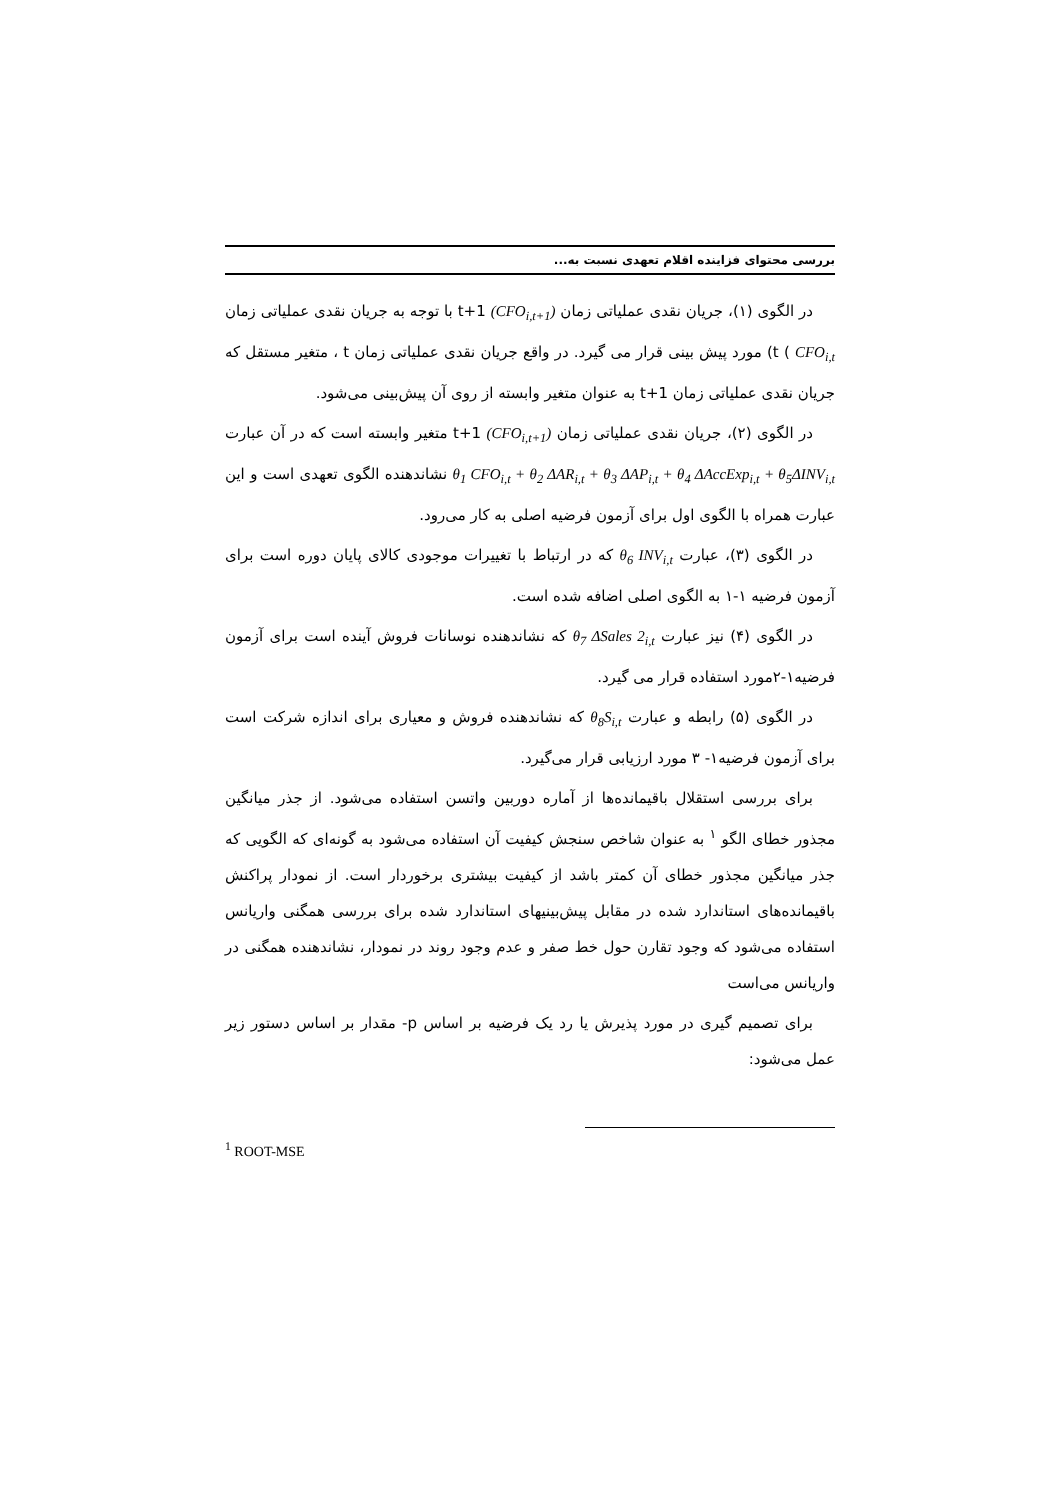بررسی محتوای فزاینده اقلام تعهدی نسبت به...
در الگوی (۱)، جریان نقدی عملیاتی زمان t+1 (CFO<sub>i,t+1</sub>) با توجه به جریان نقدی عملیاتی زمان t ( CFO<sub>i,t</sub>) مورد پیش بینی قرار می گیرد. در واقع جریان نقدی عملیاتی زمان t ، متغیر مستقل که جریان نقدی عملیاتی زمان t+1 به عنوان متغیر وابسته از روی آن پیش‌بینی می‌شود.
در الگوی (۲)، جریان نقدی عملیاتی زمان t+1 (CFO<sub>i,t+1</sub>) متغیر وابسته است که در آن عبارت θ<sub>1</sub> CFO<sub>i,t</sub> + θ<sub>2</sub> ΔAR<sub>i,t</sub> + θ<sub>3</sub> ΔAP<sub>i,t</sub> + θ<sub>4</sub> ΔAccExp<sub>i,t</sub> + θ<sub>5</sub>ΔINV<sub>i,t</sub> نشاندهنده الگوی تعهدی است و این عبارت همراه با الگوی اول برای آزمون فرضیه اصلی به کار می‌رود.
در الگوی (۳)، عبارت θ<sub>6</sub> INV<sub>i,t</sub> که در ارتباط با تغییرات موجودی کالای پایان دوره است برای آزمون فرضیه ۱-۱ به الگوی اصلی اضافه شده است.
در الگوی (۴) نیز عبارت θ<sub>7</sub> ΔSales 2<sub>i,t</sub> که نشاندهنده نوسانات فروش آینده است برای آزمون فرضیه۱-۲مورد استفاده قرار می گیرد.
در الگوی (۵) رابطه و عبارت θ<sub>8</sub>S<sub>i,t</sub> که نشاندهنده فروش و معیاری برای اندازه شرکت است برای آزمون فرضیه۱- ۳ مورد ارزیابی قرار می‌گیرد.
برای بررسی استقلال باقیمانده‌ها از آماره دوربین واتسن استفاده می‌شود. از جذر میانگین مجذور خطای الگو <sup>۱</sup> به عنوان شاخص سنجش کیفیت آن استفاده می‌شود به گونه‌ای که الگویی که جذر میانگین مجذور خطای آن کمتر باشد از کیفیت بیشتری برخوردار است. از نمودار پراکنش باقیمانده‌های استاندارد شده در مقابل پیش‌بینیهای استاندارد شده برای بررسی همگنی واریانس استفاده می‌شود که وجود تقارن حول خط صفر و عدم وجود روند در نمودار، نشاندهنده همگنی در واریانس می‌است
برای تصمیم گیری در مورد پذیرش یا رد یک فرضیه بر اساس p- مقدار بر اساس دستور زیر عمل می‌شود:
<sup>1</sup> ROOT-MSE